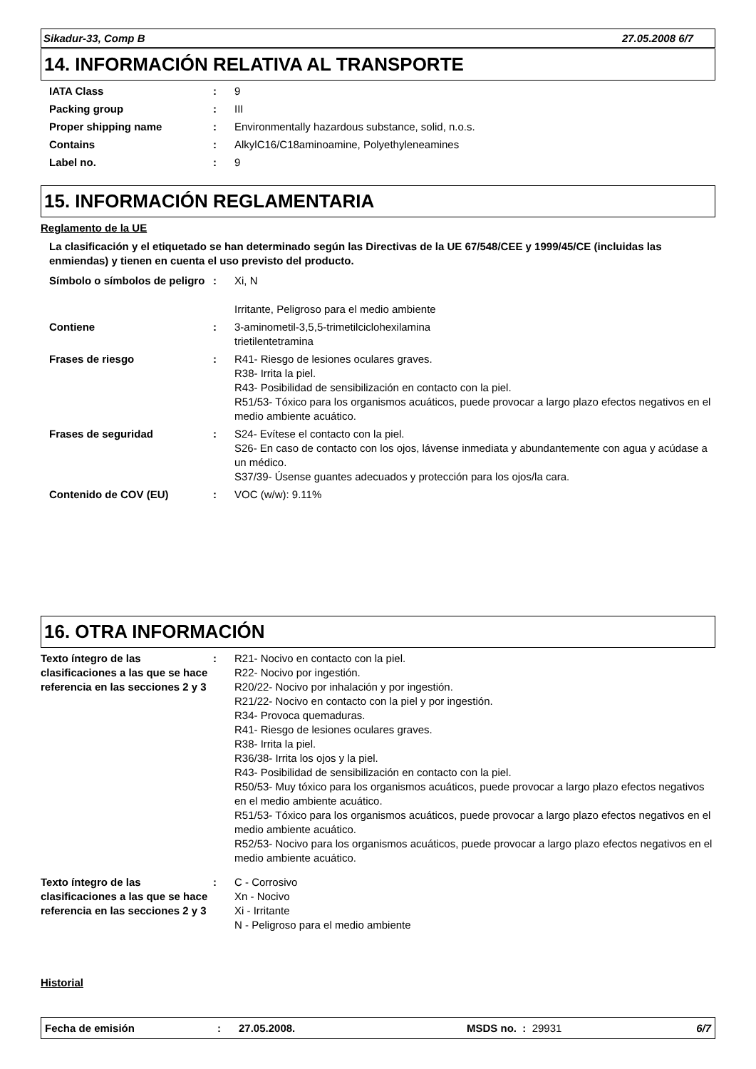Sikadur-33, Comp B 27.05.2008 6/7
14. INFORMACIÓN RELATIVA AL TRANSPORTE
IATA Class : 9
Packing group : III
Proper shipping name : Environmentally hazardous substance, solid, n.o.s.
Contains : AlkylC16/C18aminoamine, Polyethyleneamines
Label no. : 9
15. INFORMACIÓN REGLAMENTARIA
Reglamento de la UE
La clasificación y el etiquetado se han determinado según las Directivas de la UE 67/548/CEE y 1999/45/CE (incluidas las enmiendas) y tienen en cuenta el uso previsto del producto.
Símbolo o símbolos de peligro
: Xi, N
Irritante, Peligroso para el medio ambiente
Contiene : 3-aminometil-3,5,5-trimetilciclohexilamina
trietilentetramina
Frases de riesgo : R41- Riesgo de lesiones oculares graves.
R38- Irrita la piel.
R43- Posibilidad de sensibilización en contacto con la piel.
R51/53- Tóxico para los organismos acuáticos, puede provocar a largo plazo efectos negativos en el medio ambiente acuático.
Frases de seguridad : S24- Evítese el contacto con la piel.
S26- En caso de contacto con los ojos, lávense inmediata y abundantemente con agua y acúdase a un médico.
S37/39- Úsense guantes adecuados y protección para los ojos/la cara.
Contenido de COV (EU) : VOC (w/w): 9.11%
16. OTRA INFORMACIÓN
Texto íntegro de las clasificaciones a las que se hace referencia en las secciones 2 y 3
: R21- Nocivo en contacto con la piel.
R22- Nocivo por ingestión.
R20/22- Nocivo por inhalación y por ingestión.
R21/22- Nocivo en contacto con la piel y por ingestión.
R34- Provoca quemaduras.
R41- Riesgo de lesiones oculares graves.
R38- Irrita la piel.
R36/38- Irrita los ojos y la piel.
R43- Posibilidad de sensibilización en contacto con la piel.
R50/53- Muy tóxico para los organismos acuáticos, puede provocar a largo plazo efectos negativos en el medio ambiente acuático.
R51/53- Tóxico para los organismos acuáticos, puede provocar a largo plazo efectos negativos en el medio ambiente acuático.
R52/53- Nocivo para los organismos acuáticos, puede provocar a largo plazo efectos negativos en el medio ambiente acuático.
Texto íntegro de las clasificaciones a las que se hace referencia en las secciones 2 y 3
: C - Corrosivo
Xn - Nocivo
Xi - Irritante
N - Peligroso para el medio ambiente
Historial
Fecha de emisión: 27.05.2008. MSDS no. : 29931 6/7